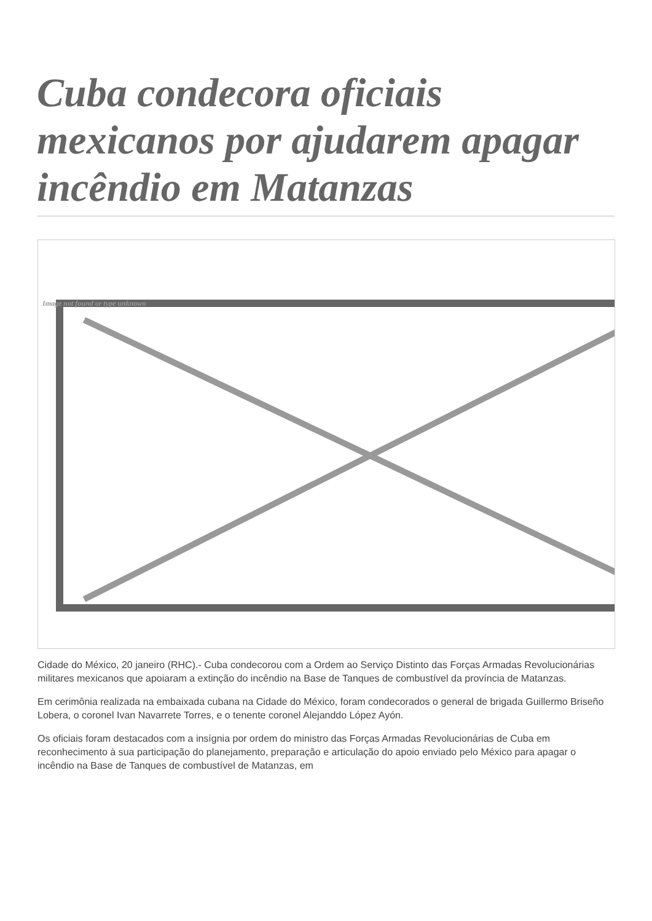Cuba condecora oficiais mexicanos por ajudarem apagar incêndio em Matanzas
Image not found or type unknown
Cidade do México, 20 janeiro (RHC).- Cuba condecorou com a Ordem ao Serviço Distinto das Forças Armadas Revolucionárias militares mexicanos que apoiaram a extinção do incêndio na Base de Tanques de combustível da província de Matanzas.
Em cerimônia realizada na embaixada cubana na Cidade do México, foram condecorados o general de brigada Guillermo Briseño Lobera, o coronel Ivan Navarrete Torres, e o tenente coronel Alejanddo López Ayón.
Os oficiais foram destacados com a insígnia por ordem do ministro das Forças Armadas Revolucionárias de Cuba em reconhecimento à sua participação do planejamento, preparação e articulação do apoio enviado pelo México para apagar o incêndio na Base de Tanques de combustível de Matanzas, em